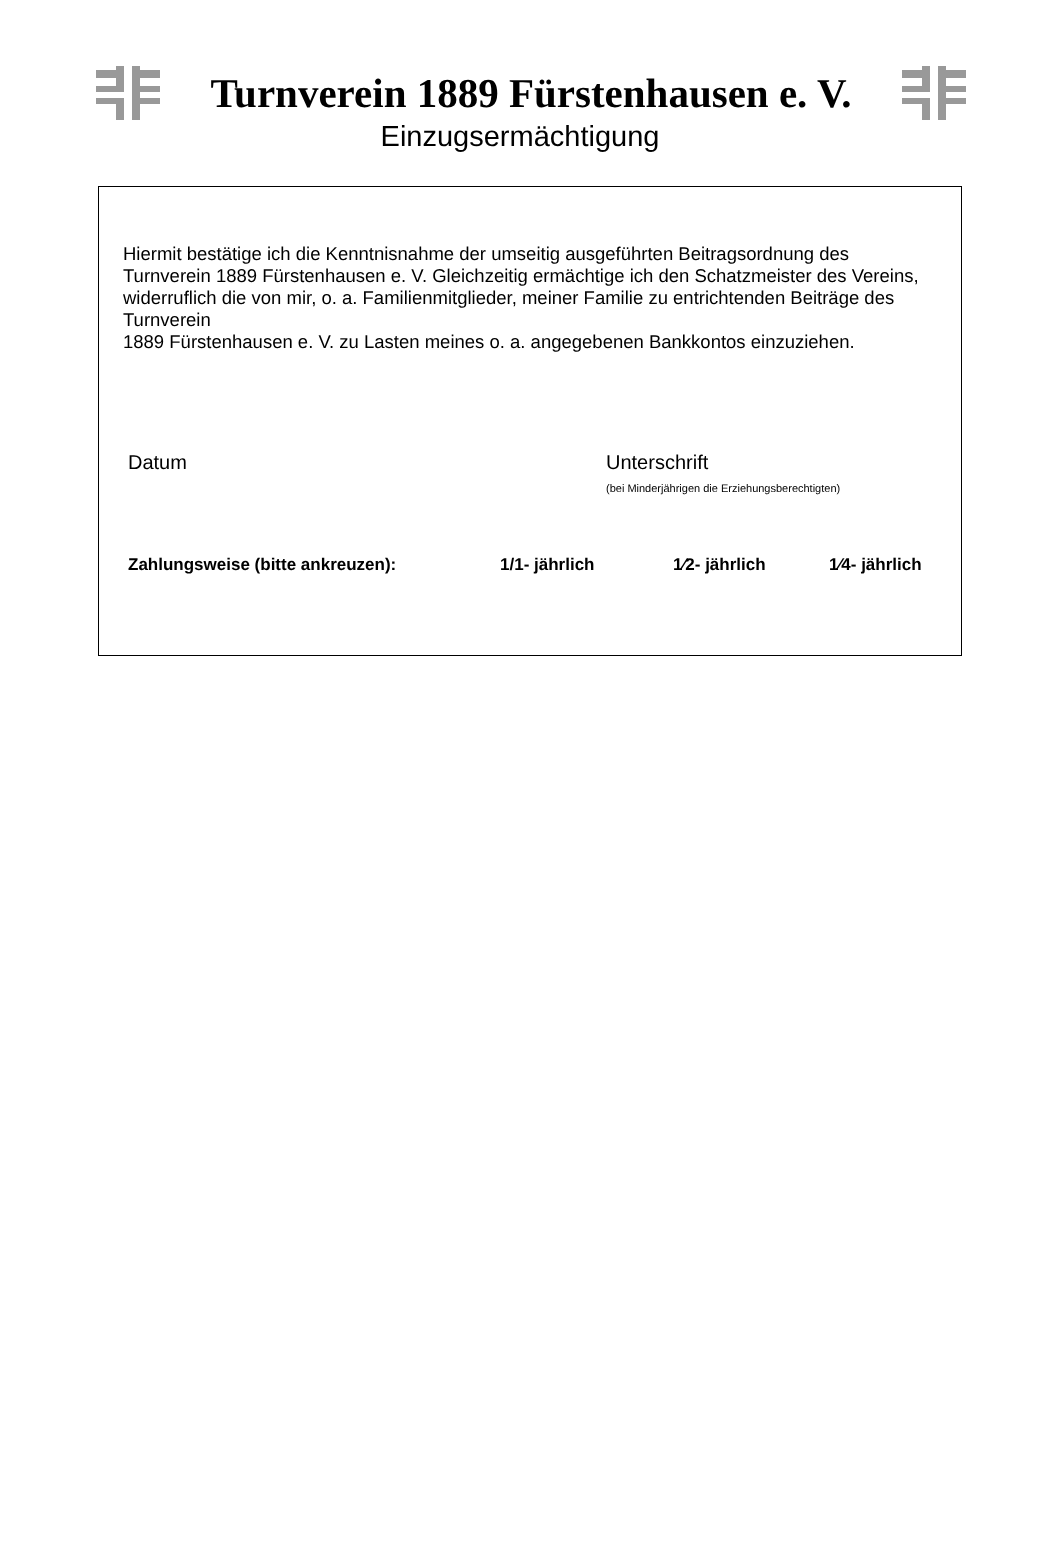Turnverein 1889 Fürstenhausen e. V.
Einzugsermächtigung
Hiermit bestätige ich die Kenntnisnahme der umseitig ausgeführten Beitragsordnung des Turnverein 1889 Fürstenhausen e. V. Gleichzeitig ermächtige ich den Schatzmeister des Vereins,
widerruflich die von mir, o. a. Familienmitglieder, meiner Familie zu entrichtenden Beiträge des Turnverein
1889 Fürstenhausen e. V. zu Lasten meines o. a. angegebenen Bankkontos einzuziehen.
Datum Unterschrift
(bei Minderjährigen die Erziehungsberechtigten)
Zahlungsweise (bitte ankreuzen): 1/1- jährlich 1⁄2- jährlich 1⁄4- jährlich